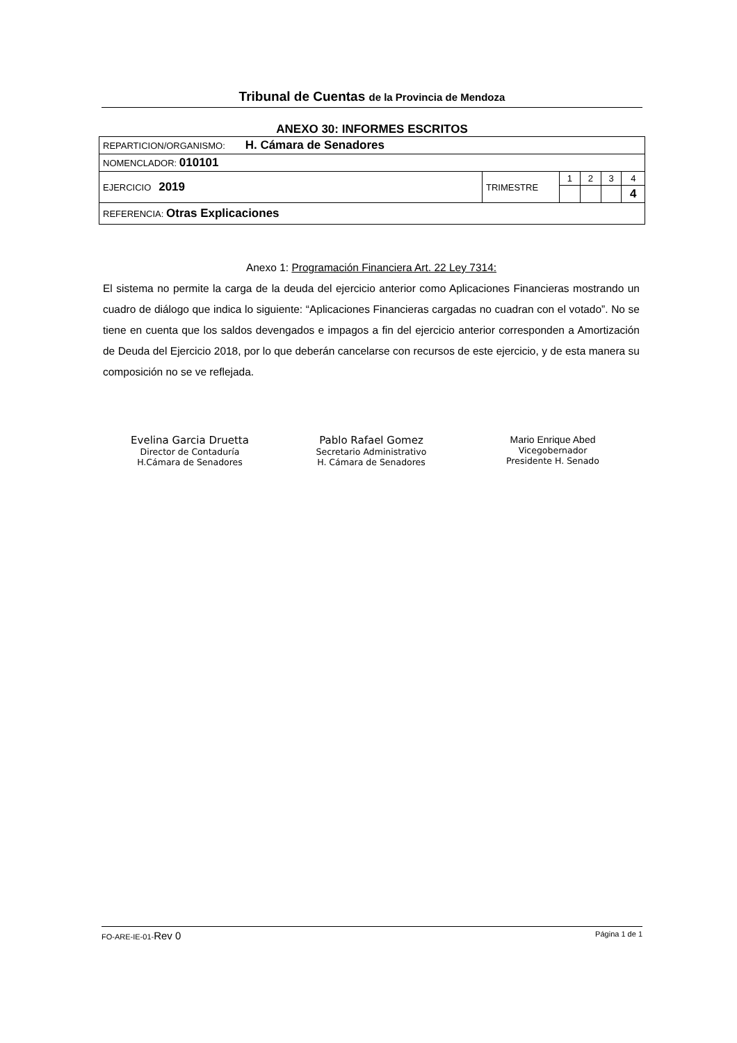Tribunal de Cuentas de la Provincia de Mendoza
ANEXO 30: INFORMES ESCRITOS
| REPARTICION/ORGANISMO: H. Cámara de Senadores | | | | | |
| NOMENCLADOR: 010101 | | | | | |
| EJERCICIO 2019 | TRIMESTRE | 1 | 2 | 3 | 4 |
| | | | | | 4 |
| REFERENCIA: Otras Explicaciones | | | | | |
Anexo 1: Programación Financiera Art. 22 Ley 7314:
El sistema no permite la carga de la deuda del ejercicio anterior como Aplicaciones Financieras mostrando un cuadro de diálogo que indica lo siguiente: “Aplicaciones Financieras cargadas no cuadran con el votado”. No se tiene en cuenta que los saldos devengados e impagos a fin del ejercicio anterior corresponden a Amortización de Deuda del Ejercicio 2018, por lo que deberán cancelarse con recursos de este ejercicio, y de esta manera su composición no se ve reflejada.
Evelina Garcia Druetta
Director de Contaduría
H.Cámara de Senadores
Pablo Rafael Gomez
Secretario Administrativo
H. Cámara de Senadores
Mario Enrique Abed
Vicegobernador
Presidente H. Senado
FO-ARE-IE-01-Rev 0 Página 1 de 1